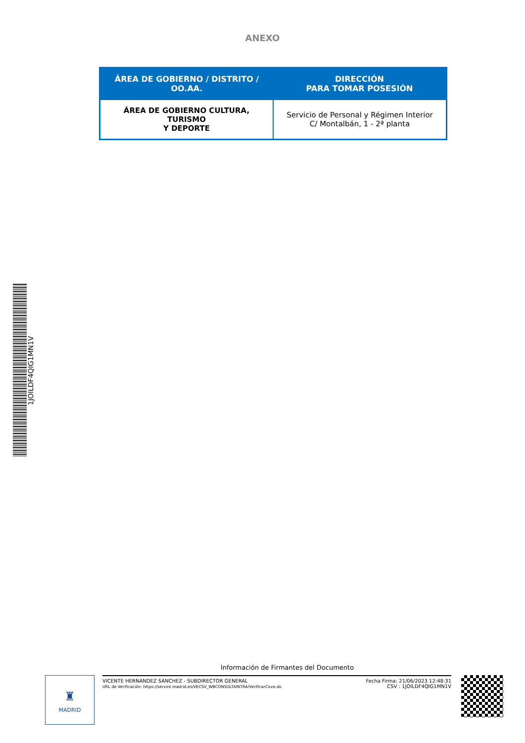ANEXO
| ÁREA DE GOBIERNO / DISTRITO / OO.AA. | DIRECCIÓN PARA TOMAR POSESIÓN |
| --- | --- |
| ÁREA DE GOBIERNO CULTURA, TURISMO Y DEPORTE | Servicio de Personal y Régimen Interior C/ Montalbán, 1 - 2ª planta |
1JOILDF4QIG1MN1V
Información de Firmantes del Documento
♜
MADRID
VICENTE HERNANDEZ SANCHEZ - SUBDIRECTOR GENERAL
URL de Verificación: https://servint.madrid.es/VECSV_WBCONSULTAINTRA/VerificarCove.do
Fecha Firma: 21/06/2023 12:48:31
CSV : 1JOILDF4QIG1MN1V